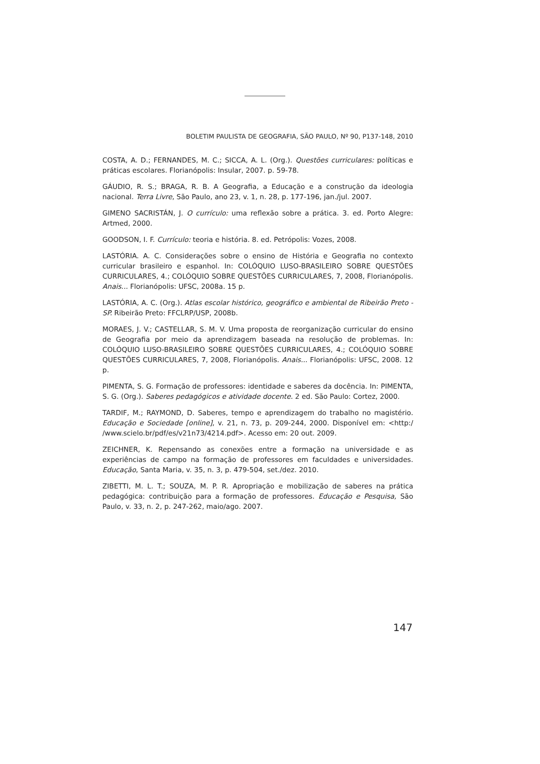BOLETIM PAULISTA DE GEOGRAFIA, SÃO PAULO, Nº 90, P137-148, 2010
COSTA, A. D.; FERNANDES, M. C.; SICCA, A. L. (Org.). Questões curriculares: políticas e práticas escolares. Florianópolis: Insular, 2007. p. 59-78.
GÁUDIO, R. S.; BRAGA, R. B. A Geografia, a Educação e a construção da ideologia nacional. Terra Livre, São Paulo, ano 23, v. 1, n. 28, p. 177-196, jan./jul. 2007.
GIMENO SACRISTÁN, J. O currículo: uma reflexão sobre a prática. 3. ed. Porto Alegre: Artmed, 2000.
GOODSON, I. F. Currículo: teoria e história. 8. ed. Petrópolis: Vozes, 2008.
LASTÓRIA. A. C. Considerações sobre o ensino de História e Geografia no contexto curricular brasileiro e espanhol. In: COLÓQUIO LUSO-BRASILEIRO SOBRE QUESTÕES CURRICULARES, 4.; COLÓQUIO SOBRE QUESTÕES CURRICULARES, 7, 2008, Florianópolis. Anais... Florianópolis: UFSC, 2008a. 15 p.
LASTÓRIA, A. C. (Org.). Atlas escolar histórico, geográfico e ambiental de Ribeirão Preto - SP. Ribeirão Preto: FFCLRP/USP, 2008b.
MORAES, J. V.; CASTELLAR, S. M. V. Uma proposta de reorganização curricular do ensino de Geografia por meio da aprendizagem baseada na resolução de problemas. In: COLÓQUIO LUSO-BRASILEIRO SOBRE QUESTÕES CURRICULARES, 4.; COLÓQUIO SOBRE QUESTÕES CURRICULARES, 7, 2008, Florianópolis. Anais... Florianópolis: UFSC, 2008. 12 p.
PIMENTA, S. G. Formação de professores: identidade e saberes da docência. In: PIMENTA, S. G. (Org.). Saberes pedagógicos e atividade docente. 2 ed. São Paulo: Cortez, 2000.
TARDIF, M.; RAYMOND, D. Saberes, tempo e aprendizagem do trabalho no magistério. Educação e Sociedade [online], v. 21, n. 73, p. 209-244, 2000. Disponível em: <http:/ /www.scielo.br/pdf/es/v21n73/4214.pdf>. Acesso em: 20 out. 2009.
ZEICHNER, K. Repensando as conexões entre a formação na universidade e as experiências de campo na formação de professores em faculdades e universidades. Educação, Santa Maria, v. 35, n. 3, p. 479-504, set./dez. 2010.
ZIBETTI, M. L. T.; SOUZA, M. P. R. Apropriação e mobilização de saberes na prática pedagógica: contribuição para a formação de professores. Educação e Pesquisa, São Paulo, v. 33, n. 2, p. 247-262, maio/ago. 2007.
147